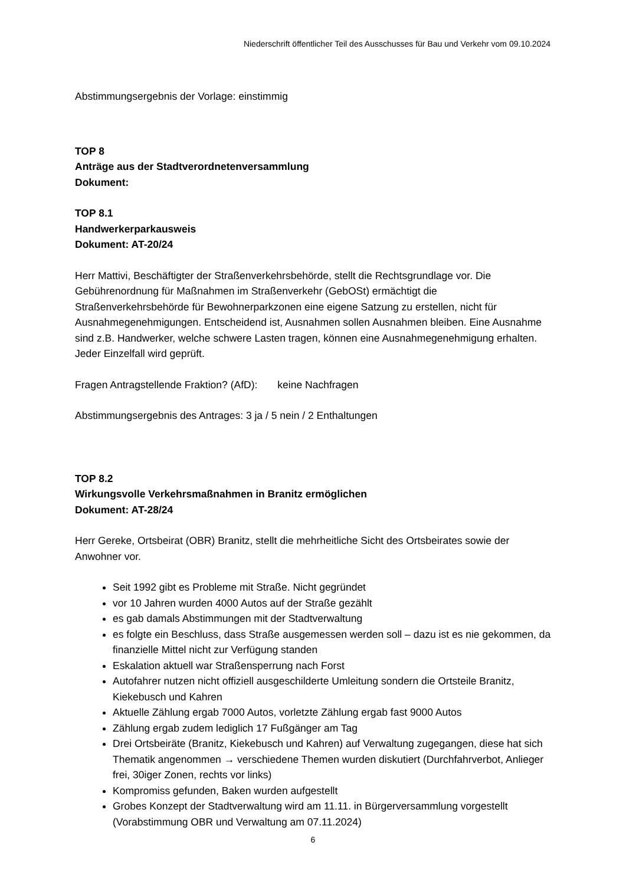Niederschrift öffentlicher Teil des Ausschusses für Bau und Verkehr vom 09.10.2024
Abstimmungsergebnis der Vorlage: einstimmig
TOP 8
Anträge aus der Stadtverordnetenversammlung
Dokument:
TOP 8.1
Handwerkerparkausweis
Dokument: AT-20/24
Herr Mattivi, Beschäftigter der Straßenverkehrsbehörde, stellt die Rechtsgrundlage vor. Die Gebührenordnung für Maßnahmen im Straßenverkehr (GebOSt) ermächtigt die Straßenverkehrsbehörde für Bewohnerparkzonen eine eigene Satzung zu erstellen, nicht für Ausnahmegenehmigungen. Entscheidend ist, Ausnahmen sollen Ausnahmen bleiben. Eine Ausnahme sind z.B. Handwerker, welche schwere Lasten tragen, können eine Ausnahmegenehmigung erhalten. Jeder Einzelfall wird geprüft.
Fragen Antragstellende Fraktion? (AfD): keine Nachfragen
Abstimmungsergebnis des Antrages: 3 ja / 5 nein / 2 Enthaltungen
TOP 8.2
Wirkungsvolle Verkehrsmaßnahmen in Branitz ermöglichen
Dokument: AT-28/24
Herr Gereke, Ortsbeirat (OBR) Branitz, stellt die mehrheitliche Sicht des Ortsbeirates sowie der Anwohner vor.
Seit 1992 gibt es Probleme mit Straße. Nicht gegründet
vor 10 Jahren wurden 4000 Autos auf der Straße gezählt
es gab damals Abstimmungen mit der Stadtverwaltung
es folgte ein Beschluss, dass Straße ausgemessen werden soll – dazu ist es nie gekommen, da finanzielle Mittel nicht zur Verfügung standen
Eskalation aktuell war Straßensperrung nach Forst
Autofahrer nutzen nicht offiziell ausgeschilderte Umleitung sondern die Ortsteile Branitz, Kiekebusch und Kahren
Aktuelle Zählung ergab 7000 Autos, vorletzte Zählung ergab fast 9000 Autos
Zählung ergab zudem lediglich 17 Fußgänger am Tag
Drei Ortsbeiräte (Branitz, Kiekebusch und Kahren) auf Verwaltung zugegangen, diese hat sich Thematik angenommen → verschiedene Themen wurden diskutiert (Durchfahrverbot, Anlieger frei, 30iger Zonen, rechts vor links)
Kompromiss gefunden, Baken wurden aufgestellt
Grobes Konzept der Stadtverwaltung wird am 11.11. in Bürgerversammlung vorgestellt (Vorabstimmung OBR und Verwaltung am 07.11.2024)
6